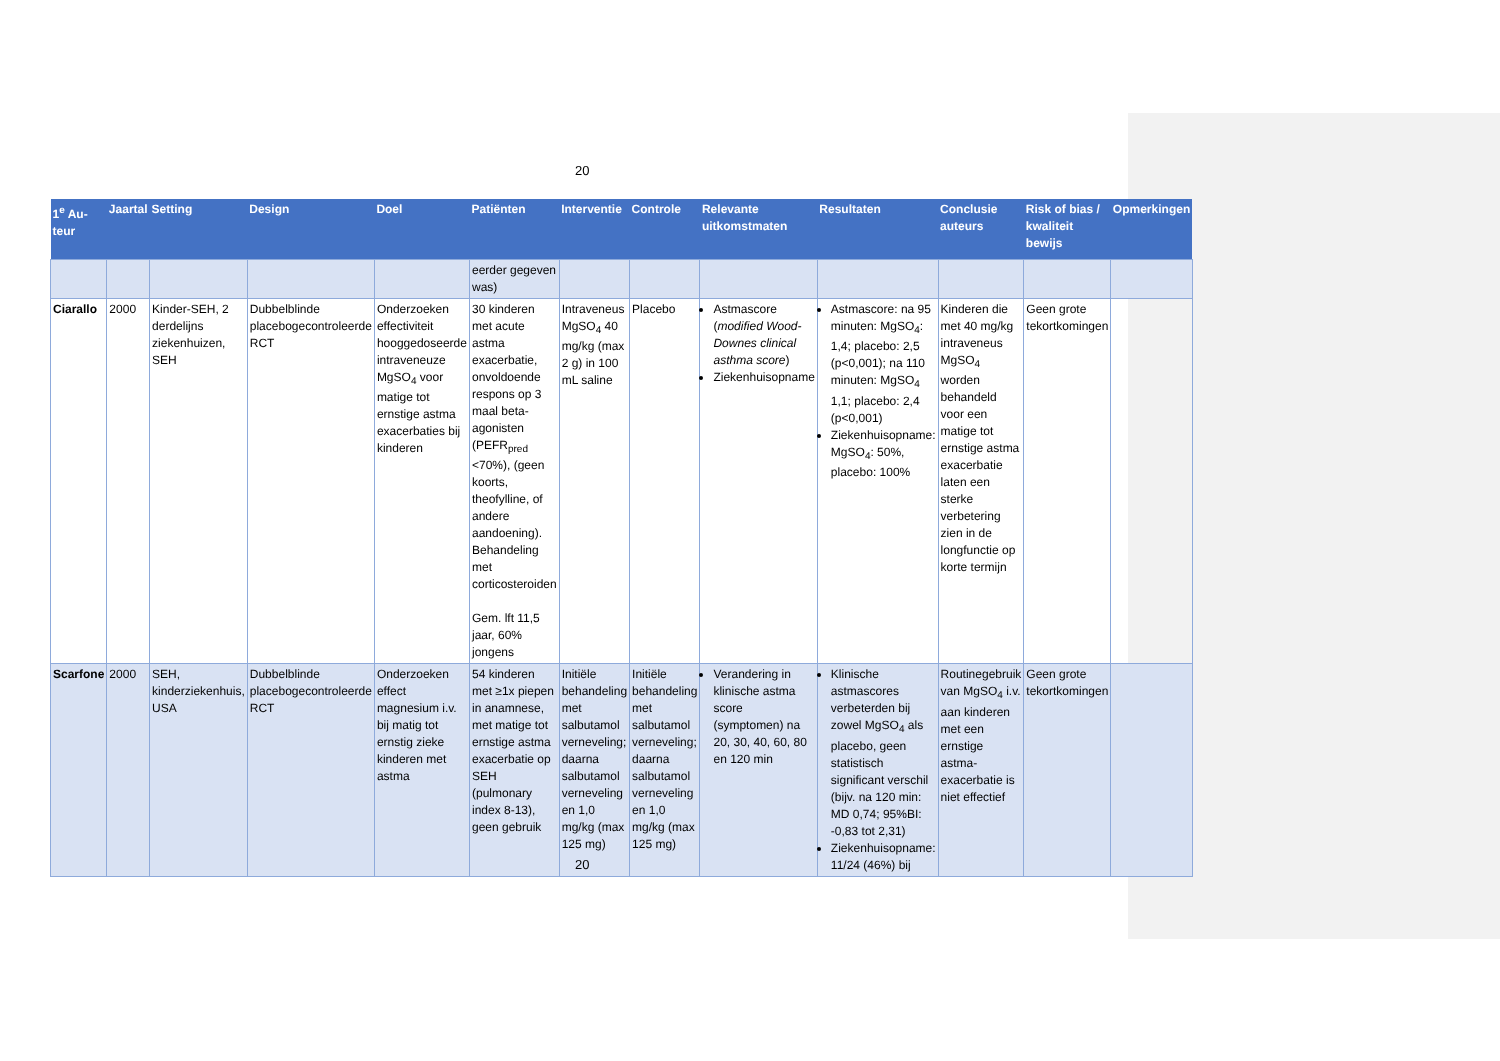20
| 1<sup>e</sup> Au-teur | Jaartal | Setting | Design | Doel | Patiënten | Interventie | Controle | Relevante uitkomstmaten | Resultaten | Conclusie auteurs | Risk of bias / kwaliteit bewijs | Opmerkingen |
| --- | --- | --- | --- | --- | --- | --- | --- | --- | --- | --- | --- | --- |
| | | | | | eerder gegeven was) | | | | | | | |
| Ciarallo | 2000 | Kinder-SEH, 2 derdelijns ziekenhuizen, SEH | Dubbelblinde placebogecontroleerde RCT | Onderzoeken effectiviteit hooggedoseerde intraveneuze MgSO<sub>4</sub> voor matige tot ernstige astma exacerbaties bij kinderen | 30 kinderen met acute astma exacerbatie, onvoldoende respons op 3 maal beta-agonisten (PEFR<sub>pred</sub> <70%), (geen koorts, theofylline, of andere aandoening). Behandeling met corticosteroiden Gem. lft 11,5 jaar, 60% jongens | Intraveneus MgSO<sub>4</sub> 40 mg/kg (max 2 g) in 100 mL saline | Placebo | Astmascore ( modified Wood-Downes clinical asthma score ) Ziekenhuisopname | Astmascore: na 95 minuten: MgSO<sub>4</sub>: 1,4; placebo: 2,5 (p<0,001); na 110 minuten: MgSO<sub>4</sub> 1,1; placebo: 2,4 (p<0,001) Ziekenhuisopname: MgSO<sub>4</sub>: 50%, placebo: 100% | Kinderen die met 40 mg/kg intraveneus MgSO<sub>4</sub> worden behandeld voor een matige tot ernstige astma exacerbatie laten een sterke verbetering zien in de longfunctie op korte termijn | Geen grote tekortkomingen | |
| Scarfone | 2000 | SEH, kinderziekenhuis, USA | Dubbelblinde placebogecontroleerde RCT | Onderzoeken effect magnesium i.v. bij matig tot ernstig zieke kinderen met astma | 54 kinderen met ≥1x piepen in anamnese, met matige tot ernstige astma exacerbatie op SEH (pulmonary index 8-13), geen gebruik | Initiële behandeling met salbutamol verneveling; daarna salbutamol verneveling en 1,0 mg/kg (max 125 mg) | Initiële behandeling met salbutamol verneveling; daarna salbutamol verneveling en 1,0 mg/kg (max 125 mg) | Verandering in klinische astma score (symptomen) na 20, 30, 40, 60, 80 en 120 min | Klinische astmascores verbeterden bij zowel MgSO<sub>4</sub> als placebo, geen statistisch significant verschil (bijv. na 120 min: MD 0,74; 95%BI: -0,83 tot 2,31) Ziekenhuisopname: 11/24 (46%) bij | Routinegebruik van MgSO<sub>4</sub> i.v. aan kinderen met een ernstige astma-exacerbatie is niet effectief | Geen grote tekortkomingen | |
20